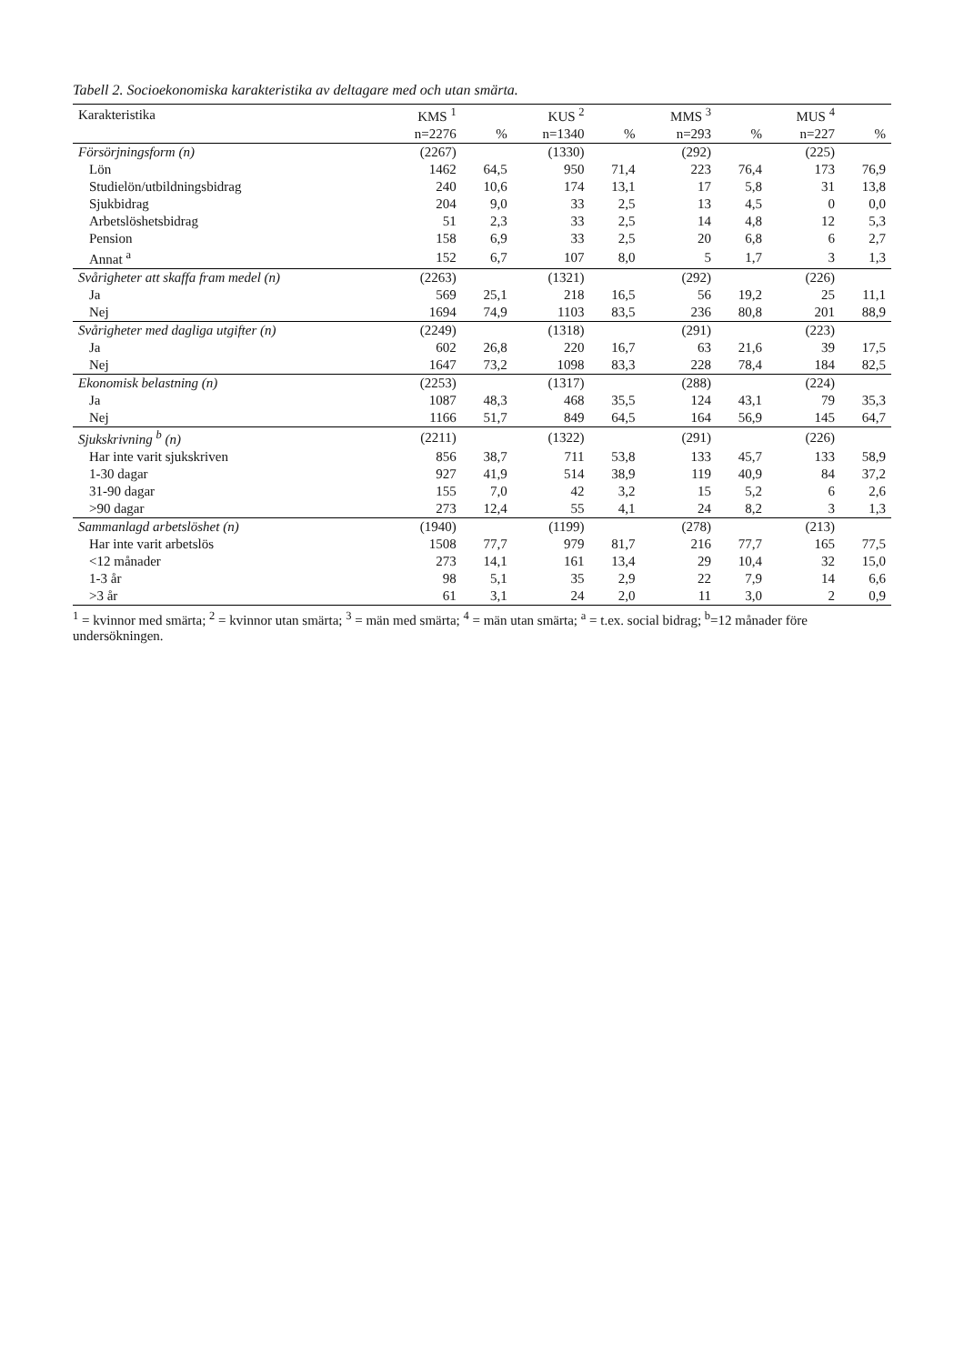Tabell 2. Socioekonomiska karakteristika av deltagare med och utan smärta.
| Karakteristika | KMS <sup>1</sup> | | KUS <sup>2</sup> | | MMS <sup>3</sup> | | MUS <sup>4</sup> | |
| --- | --- | --- | --- | --- | --- | --- | --- | --- |
| | n=2276 | % | n=1340 | % | n=293 | % | n=227 | % |
| Försörjningsform (n) | (2267) | | (1330) | | (292) | | (225) | |
| Lön | 1462 | 64,5 | 950 | 71,4 | 223 | 76,4 | 173 | 76,9 |
| Studielön/utbildningsbidrag | 240 | 10,6 | 174 | 13,1 | 17 | 5,8 | 31 | 13,8 |
| Sjukbidrag | 204 | 9,0 | 33 | 2,5 | 13 | 4,5 | 0 | 0,0 |
| Arbetslöshetsbidrag | 51 | 2,3 | 33 | 2,5 | 14 | 4,8 | 12 | 5,3 |
| Pension | 158 | 6,9 | 33 | 2,5 | 20 | 6,8 | 6 | 2,7 |
| Annat <sup>a</sup> | 152 | 6,7 | 107 | 8,0 | 5 | 1,7 | 3 | 1,3 |
| Svårigheter att skaffa fram medel (n) | (2263) | | (1321) | | (292) | | (226) | |
| Ja | 569 | 25,1 | 218 | 16,5 | 56 | 19,2 | 25 | 11,1 |
| Nej | 1694 | 74,9 | 1103 | 83,5 | 236 | 80,8 | 201 | 88,9 |
| Svårigheter med dagliga utgifter (n) | (2249) | | (1318) | | (291) | | (223) | |
| Ja | 602 | 26,8 | 220 | 16,7 | 63 | 21,6 | 39 | 17,5 |
| Nej | 1647 | 73,2 | 1098 | 83,3 | 228 | 78,4 | 184 | 82,5 |
| Ekonomisk belastning (n) | (2253) | | (1317) | | (288) | | (224) | |
| Ja | 1087 | 48,3 | 468 | 35,5 | 124 | 43,1 | 79 | 35,3 |
| Nej | 1166 | 51,7 | 849 | 64,5 | 164 | 56,9 | 145 | 64,7 |
| Sjukskrivning <sup>b</sup> (n) | (2211) | | (1322) | | (291) | | (226) | |
| Har inte varit sjukskriven | 856 | 38,7 | 711 | 53,8 | 133 | 45,7 | 133 | 58,9 |
| 1-30 dagar | 927 | 41,9 | 514 | 38,9 | 119 | 40,9 | 84 | 37,2 |
| 31-90 dagar | 155 | 7,0 | 42 | 3,2 | 15 | 5,2 | 6 | 2,6 |
| >90 dagar | 273 | 12,4 | 55 | 4,1 | 24 | 8,2 | 3 | 1,3 |
| Sammanlagd arbetslöshet (n) | (1940) | | (1199) | | (278) | | (213) | |
| Har inte varit arbetslös | 1508 | 77,7 | 979 | 81,7 | 216 | 77,7 | 165 | 77,5 |
| <12 månader | 273 | 14,1 | 161 | 13,4 | 29 | 10,4 | 32 | 15,0 |
| 1-3 år | 98 | 5,1 | 35 | 2,9 | 22 | 7,9 | 14 | 6,6 |
| >3 år | 61 | 3,1 | 24 | 2,0 | 11 | 3,0 | 2 | 0,9 |
<sup>1</sup> = kvinnor med smärta; <sup>2</sup> = kvinnor utan smärta; <sup>3</sup> = män med smärta; <sup>4</sup> = män utan smärta; <sup>a</sup> = t.ex. social bidrag; <sup>b</sup>=12 månader före undersökningen.